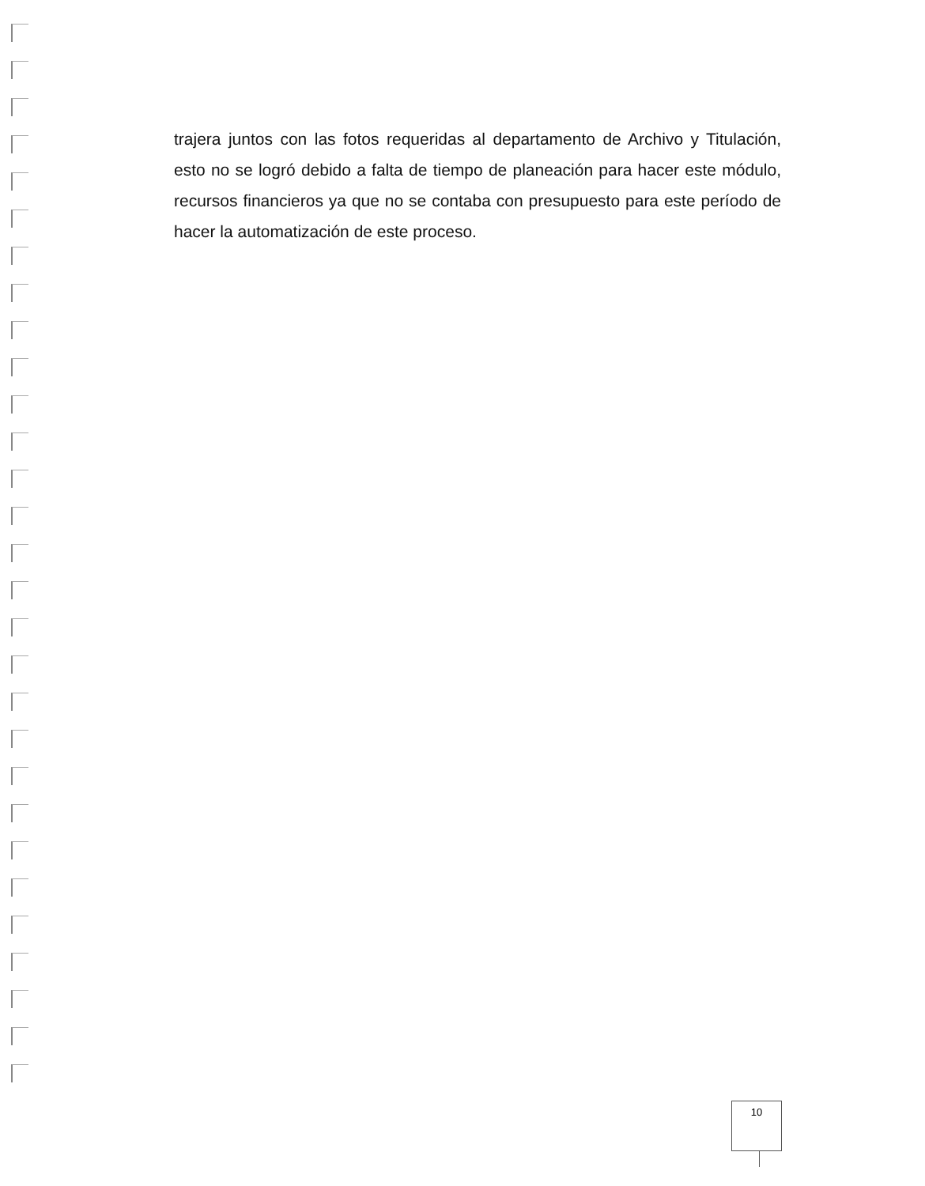trajera juntos con las fotos requeridas al departamento de Archivo y Titulación, esto no se logró debido a falta de tiempo de planeación para hacer este módulo, recursos financieros ya que no se contaba con presupuesto para este período de hacer la automatización de este proceso.
10